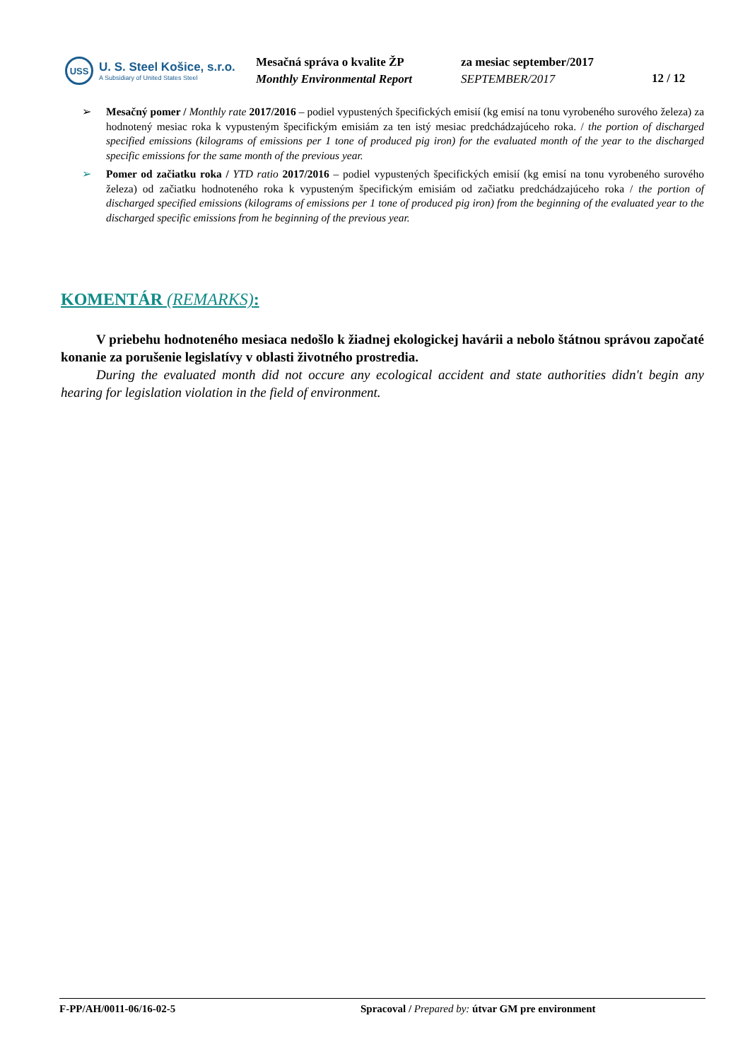USS
U. S. Steel Košice, s.r.o.
A Subsidiary of United States Steel
Mesačná správa o kvalite ŽP
Monthly Environmental Report
za mesiac september/2017
SEPTEMBER/2017
12 / 12
➢ Mesačný pomer / Monthly rate 2017/2016 – podiel vypustených špecifických emisií (kg emisí na tonu vyrobeného surového železa) za hodnotený mesiac roka k vypusteným špecifickým emisiám za ten istý mesiac predchádzajúceho roka. / the portion of discharged specified emissions (kilograms of emissions per 1 tone of produced pig iron) for the evaluated month of the year to the discharged specific emissions for the same month of the previous year.
➢ Pomer od začiatku roka / YTD ratio 2017/2016 – podiel vypustených špecifických emisií (kg emisí na tonu vyrobeného surového železa) od začiatku hodnoteného roka k vypusteným špecifickým emisiám od začiatku predchádzajúceho roka / the portion of discharged specified emissions (kilograms of emissions per 1 tone of produced pig iron) from the beginning of the evaluated year to the discharged specific emissions from he beginning of the previous year.
KOMENTÁR (REMARKS):
V priebehu hodnoteného mesiaca nedošlo k žiadnej ekologickej havárii a nebolo štátnou správou započaté konanie za porušenie legislatívy v oblasti životného prostredia.
During the evaluated month did not occure any ecological accident and state authorities didn't begin any hearing for legislation violation in the field of environment.
F-PP/AH/0011-06/16-02-5 Spracoval / Prepared by: útvar GM pre environment